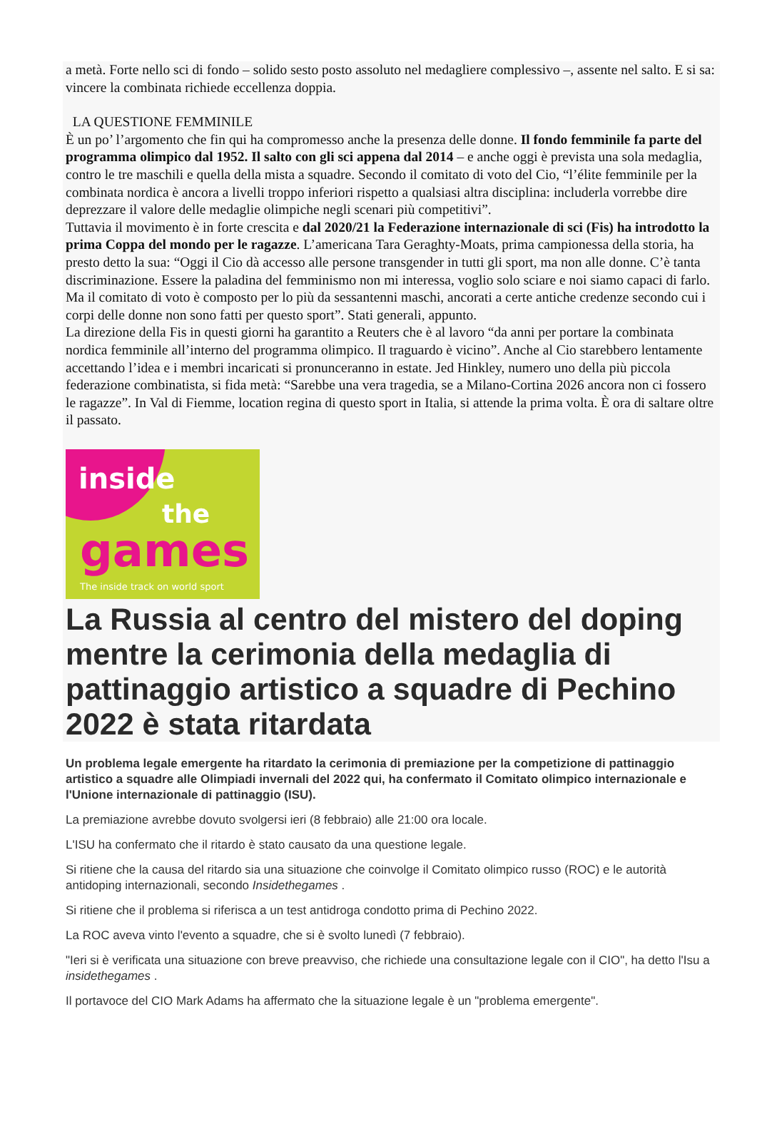a metà. Forte nello sci di fondo – solido sesto posto assoluto nel medagliere complessivo –, assente nel salto. E si sa: vincere la combinata richiede eccellenza doppia.
LA QUESTIONE FEMMINILE
È un po’ l’argomento che fin qui ha compromesso anche la presenza delle donne. Il fondo femminile fa parte del programma olimpico dal 1952. Il salto con gli sci appena dal 2014 – e anche oggi è prevista una sola medaglia, contro le tre maschili e quella della mista a squadre. Secondo il comitato di voto del Cio, “l’élite femminile per la combinata nordica è ancora a livelli troppo inferiori rispetto a qualsiasi altra disciplina: includerla vorrebbe dire deprezzare il valore delle medaglie olimpiche negli scenari più competitivi”.
Tuttavia il movimento è in forte crescita e dal 2020/21 la Federazione internazionale di sci (Fis) ha introdotto la prima Coppa del mondo per le ragazze. L’americana Tara Geraghty-Moats, prima campionessa della storia, ha presto detto la sua: “Oggi il Cio dà accesso alle persone transgender in tutti gli sport, ma non alle donne. C’è tanta discriminazione. Essere la paladina del femminismo non mi interessa, voglio solo sciare e noi siamo capaci di farlo. Ma il comitato di voto è composto per lo più da sessantenni maschi, ancorati a certe antiche credenze secondo cui i corpi delle donne non sono fatti per questo sport”. Stati generali, appunto.
La direzione della Fis in questi giorni ha garantito a Reuters che è al lavoro “da anni per portare la combinata nordica femminile all’interno del programma olimpico. Il traguardo è vicino”. Anche al Cio starebbero lentamente accettando l’idea e i membri incaricati si pronunceranno in estate. Jed Hinkley, numero uno della più piccola federazione combinatista, si fida metà: “Sarebbe una vera tragedia, se a Milano-Cortina 2026 ancora non ci fossero le ragazze”. In Val di Fiemme, location regina di questo sport in Italia, si attende la prima volta. È ora di saltare oltre il passato.
inside
the
games
The inside track on world sport
La Russia al centro del mistero del doping mentre la cerimonia della medaglia di pattinaggio artistico a squadre di Pechino 2022 è stata ritardata
Un problema legale emergente ha ritardato la cerimonia di premiazione per la competizione di pattinaggio artistico a squadre alle Olimpiadi invernali del 2022 qui, ha confermato il Comitato olimpico internazionale e l'Unione internazionale di pattinaggio (ISU).
La premiazione avrebbe dovuto svolgersi ieri (8 febbraio) alle 21:00 ora locale.
L'ISU ha confermato che il ritardo è stato causato da una questione legale.
Si ritiene che la causa del ritardo sia una situazione che coinvolge il Comitato olimpico russo (ROC) e le autorità antidoping internazionali, secondo Insidethegames .
Si ritiene che il problema si riferisca a un test antidroga condotto prima di Pechino 2022.
La ROC aveva vinto l'evento a squadre, che si è svolto lunedì (7 febbraio).
"Ieri si è verificata una situazione con breve preavviso, che richiede una consultazione legale con il CIO", ha detto l'Isu a insidethegames .
Il portavoce del CIO Mark Adams ha affermato che la situazione legale è un "problema emergente".